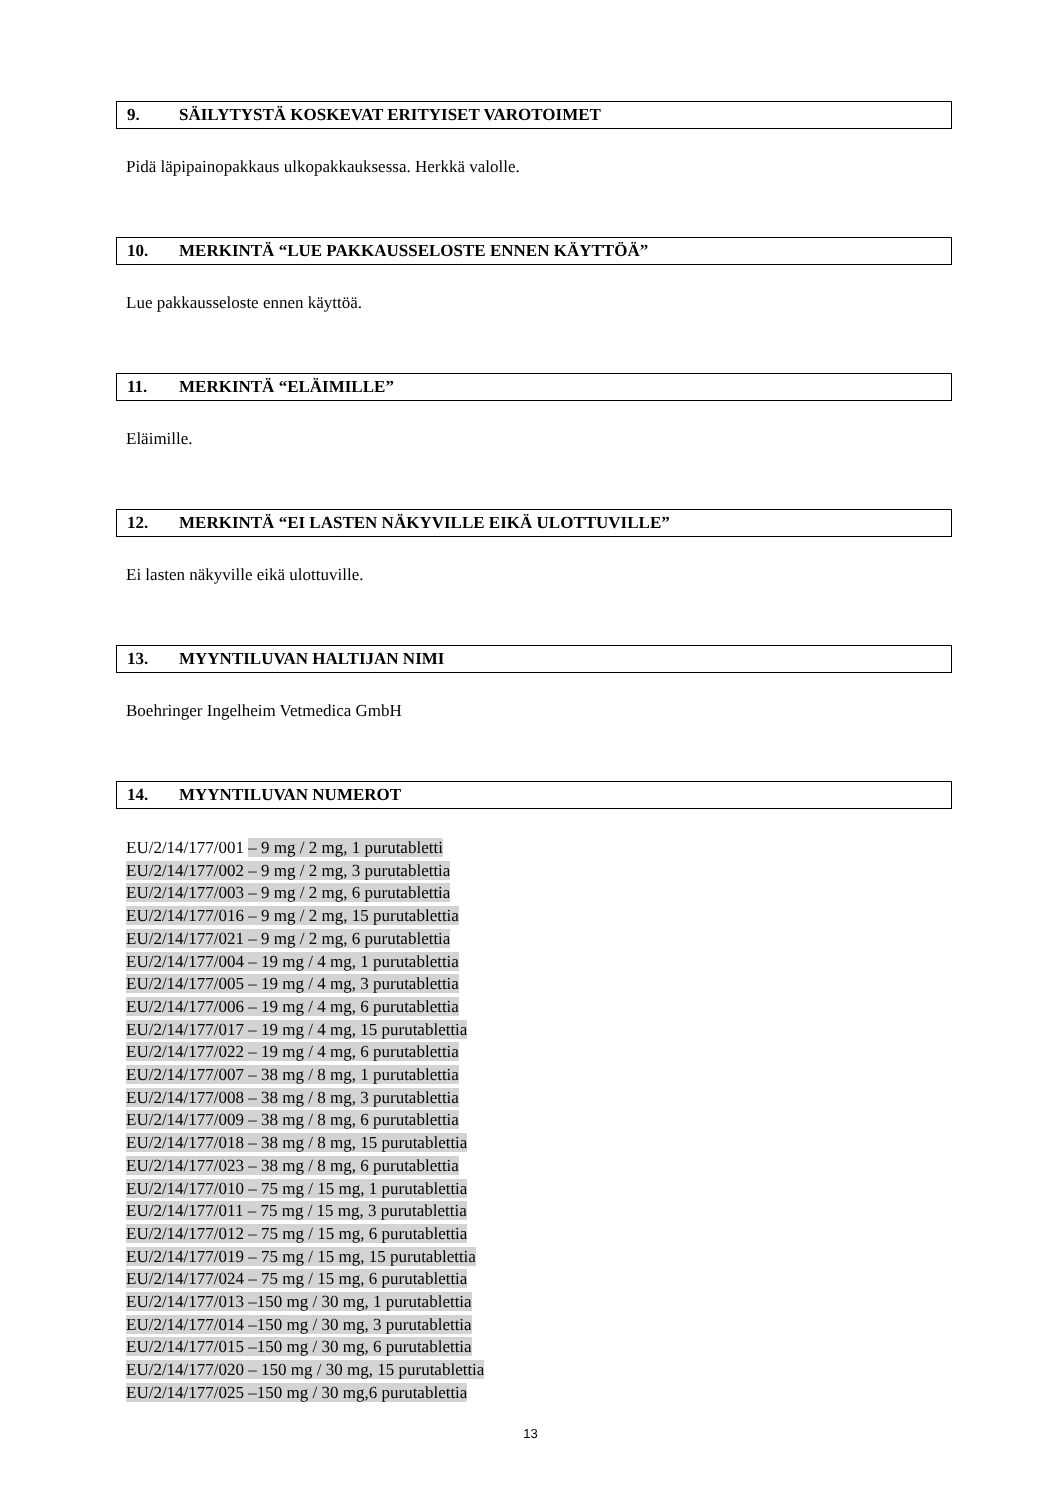9. SÄILYTYSTÄ KOSKEVAT ERITYISET VAROTOIMET
Pidä läpipainopakkaus ulkopakkauksessa. Herkkä valolle.
10. MERKINTÄ “LUE PAKKAUSSELOSTE ENNEN KÄYTTÖÄ”
Lue pakkausseloste ennen käyttöä.
11. MERKINTÄ “ELÄIMILLE”
Eläimille.
12. MERKINTÄ “EI LASTEN NÄKYVILLE EIKÄ ULOTTUVILLE”
Ei lasten näkyville eikä ulottuville.
13. MYYNTILUVAN HALTIJAN NIMI
Boehringer Ingelheim Vetmedica GmbH
14. MYYNTILUVAN NUMEROT
EU/2/14/177/001 – 9 mg / 2 mg, 1 purutabletti
EU/2/14/177/002 – 9 mg / 2 mg, 3 purutablettia
EU/2/14/177/003 – 9 mg / 2 mg, 6 purutablettia
EU/2/14/177/016 – 9 mg / 2 mg, 15 purutablettia
EU/2/14/177/021 – 9 mg / 2 mg, 6 purutablettia
EU/2/14/177/004 – 19 mg / 4 mg, 1 purutablettia
EU/2/14/177/005 – 19 mg / 4 mg, 3 purutablettia
EU/2/14/177/006 – 19 mg / 4 mg, 6 purutablettia
EU/2/14/177/017 – 19 mg / 4 mg, 15 purutablettia
EU/2/14/177/022 – 19 mg / 4 mg, 6 purutablettia
EU/2/14/177/007 – 38 mg / 8 mg, 1 purutablettia
EU/2/14/177/008 – 38 mg / 8 mg, 3 purutablettia
EU/2/14/177/009 – 38 mg / 8 mg, 6 purutablettia
EU/2/14/177/018 – 38 mg / 8 mg, 15 purutablettia
EU/2/14/177/023 – 38 mg / 8 mg, 6 purutablettia
EU/2/14/177/010 – 75 mg / 15 mg, 1 purutablettia
EU/2/14/177/011 – 75 mg / 15 mg, 3 purutablettia
EU/2/14/177/012 – 75 mg / 15 mg, 6 purutablettia
EU/2/14/177/019 – 75 mg / 15 mg, 15 purutablettia
EU/2/14/177/024 – 75 mg / 15 mg, 6 purutablettia
EU/2/14/177/013 –150 mg / 30 mg, 1 purutablettia
EU/2/14/177/014 –150 mg / 30 mg, 3 purutablettia
EU/2/14/177/015 –150 mg / 30 mg, 6 purutablettia
EU/2/14/177/020 – 150 mg / 30 mg, 15 purutablettia
EU/2/14/177/025 –150 mg / 30 mg,6 purutablettia
13